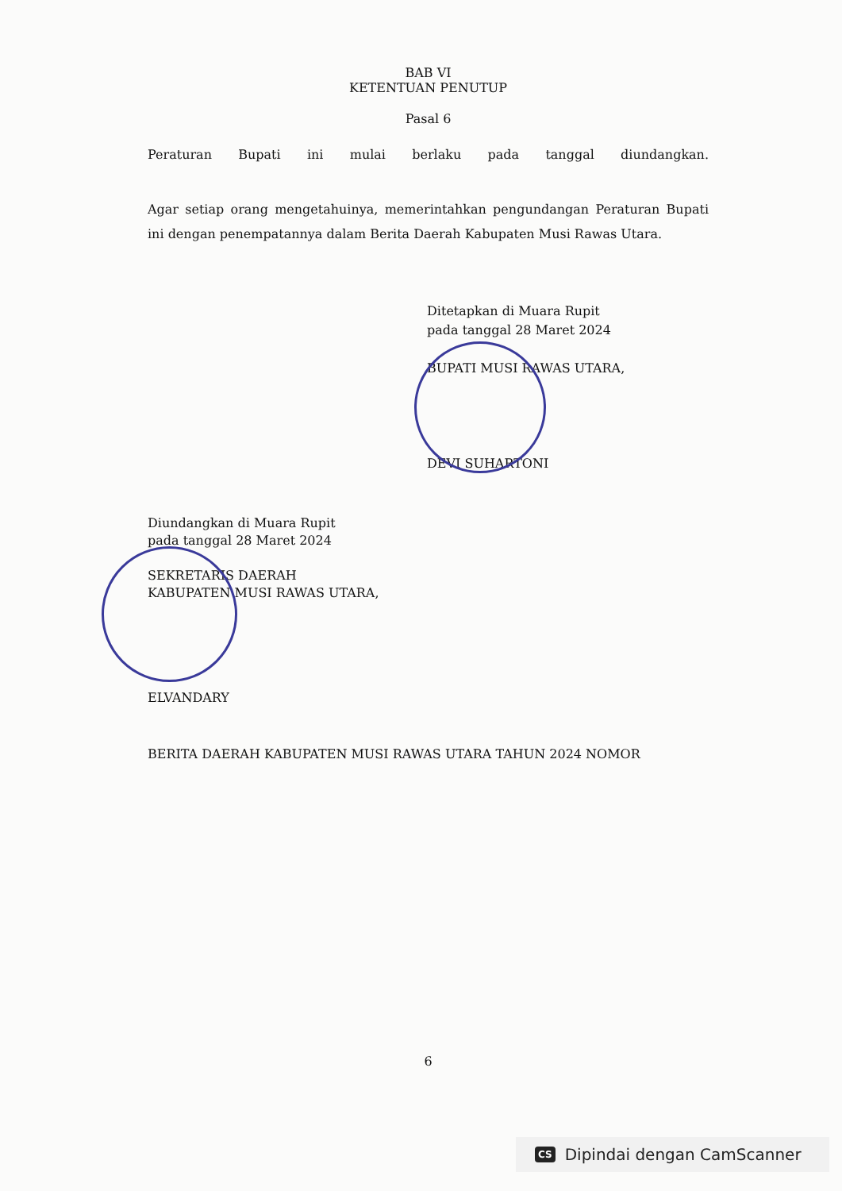BAB VI
KETENTUAN PENUTUP
Pasal 6
Peraturan Bupati ini mulai berlaku pada tanggal diundangkan.
Agar setiap orang mengetahuinya, memerintahkan pengundangan Peraturan Bupati ini dengan penempatannya dalam Berita Daerah Kabupaten Musi Rawas Utara.
Ditetapkan di Muara Rupit
pada tanggal 28 Maret 2024
BUPATI MUSI RAWAS UTARA,
DEVI SUHARTONI
Diundangkan di Muara Rupit
pada tanggal 28 Maret 2024
SEKRETARIS DAERAH
KABUPATEN MUSI RAWAS UTARA,
ELVANDARY
BERITA DAERAH KABUPATEN MUSI RAWAS UTARA TAHUN 2024 NOMOR
6
CS Dipindai dengan CamScanner